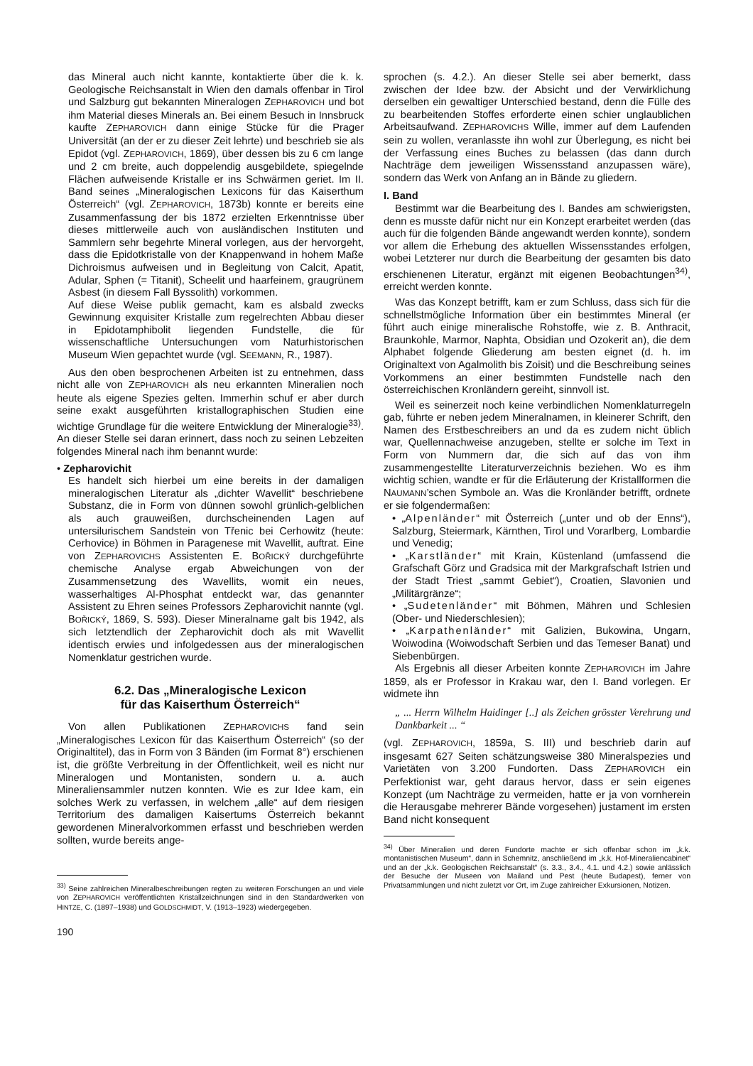das Mineral auch nicht kannte, kontaktierte über die k. k. Geologische Reichsanstalt in Wien den damals offenbar in Tirol und Salzburg gut bekannten Mineralogen ZEPHAROVICH und bot ihm Material dieses Minerals an. Bei einem Besuch in Innsbruck kaufte ZEPHAROVICH dann einige Stücke für die Prager Universität (an der er zu dieser Zeit lehrte) und beschrieb sie als Epidot (vgl. ZEPHAROVICH, 1869), über dessen bis zu 6 cm lange und 2 cm breite, auch doppelendig ausgebildete, spiegelnde Flächen aufweisende Kristalle er ins Schwärmen geriet. Im II. Band seines „Mineralogischen Lexicons für das Kaiserthum Österreich“ (vgl. ZEPHAROVICH, 1873b) konnte er bereits eine Zusammenfassung der bis 1872 erzielten Erkenntnisse über dieses mittlerweile auch von ausländischen Instituten und Sammlern sehr begehrte Mineral vorlegen, aus der hervorgeht, dass die Epidotkristalle von der Knappenwand in hohem Maße Dichroismus aufweisen und in Begleitung von Calcit, Apatit, Adular, Sphen (= Titanit), Scheelit und haarfeinem, graugrünem Asbest (in diesem Fall Byssolith) vorkommen.
Auf diese Weise publik gemacht, kam es alsbald zwecks Gewinnung exquisiter Kristalle zum regelrechten Abbau dieser in Epidotamphibolit liegenden Fundstelle, die für wissenschaftliche Untersuchungen vom Naturhistorischen Museum Wien gepachtet wurde (vgl. SEEMANN, R., 1987).
Aus den oben besprochenen Arbeiten ist zu entnehmen, dass nicht alle von ZEPHAROVICH als neu erkannten Mineralien noch heute als eigene Spezies gelten. Immerhin schuf er aber durch seine exakt ausgeführten kristallographischen Studien eine wichtige Grundlage für die weitere Entwicklung der Mineralogie<sup>33)</sup>. An dieser Stelle sei daran erinnert, dass noch zu seinen Lebzeiten folgendes Mineral nach ihm benannt wurde:
• Zepharovichit
Es handelt sich hierbei um eine bereits in der damaligen mineralogischen Literatur als „dichter Wavellit“ beschriebene Substanz, die in Form von dünnen sowohl grünlich-gelblichen als auch grauweißen, durchscheinenden Lagen auf untersilurischem Sandstein von Třenic bei Cerhowitz (heute: Cerhovice) in Böhmen in Paragenese mit Wavellit, auftrat. Eine von ZEPHAROVICHS Assistenten E. BOŘICKÝ durchgeführte chemische Analyse ergab Abweichungen von der Zusammensetzung des Wavellits, womit ein neues, wasserhaltiges Al-Phosphat entdeckt war, das genannter Assistent zu Ehren seines Professors Zepharovichit nannte (vgl. BOŘICKÝ, 1869, S. 593). Dieser Mineralname galt bis 1942, als sich letztendlich der Zepharovichit doch als mit Wavellit identisch erwies und infolgedessen aus der mineralogischen Nomenklatur gestrichen wurde.
6.2. Das „Mineralogische Lexicon
für das Kaiserthum Österreich“
Von allen Publikationen ZEPHAROVICHS fand sein „Mineralogisches Lexicon für das Kaiserthum Österreich“ (so der Originaltitel), das in Form von 3 Bänden (im Format 8°) erschienen ist, die größte Verbreitung in der Öffentlichkeit, weil es nicht nur Mineralogen und Montanisten, sondern u. a. auch Mineraliensammler nutzen konnten. Wie es zur Idee kam, ein solches Werk zu verfassen, in welchem „alle“ auf dem riesigen Territorium des damaligen Kaisertums Österreich bekannt gewordenen Mineralvorkommen erfasst und beschrieben werden sollten, wurde bereits ange-
<sup>33)</sup> Seine zahlreichen Mineralbeschreibungen regten zu weiteren Forschungen an und viele von ZEPHAROVICH veröffentlichten Kristallzeichnungen sind in den Standardwerken von HINTZE, C. (1897–1938) und GOLDSCHMIDT, V. (1913–1923) wiedergegeben.
sprochen (s. 4.2.). An dieser Stelle sei aber bemerkt, dass zwischen der Idee bzw. der Absicht und der Verwirklichung derselben ein gewaltiger Unterschied bestand, denn die Fülle des zu bearbeitenden Stoffes erforderte einen schier unglaublichen Arbeitsaufwand. ZEPHAROVICHS Wille, immer auf dem Laufenden sein zu wollen, veranlasste ihn wohl zur Überlegung, es nicht bei der Verfassung eines Buches zu belassen (das dann durch Nachträge dem jeweiligen Wissensstand anzupassen wäre), sondern das Werk von Anfang an in Bände zu gliedern.
I. Band
Bestimmt war die Bearbeitung des I. Bandes am schwierigsten, denn es musste dafür nicht nur ein Konzept erarbeitet werden (das auch für die folgenden Bände angewandt werden konnte), sondern vor allem die Erhebung des aktuellen Wissensstandes erfolgen, wobei Letzterer nur durch die Bearbeitung der gesamten bis dato erschienenen Literatur, ergänzt mit eigenen Beobachtungen<sup>34)</sup>, erreicht werden konnte.
Was das Konzept betrifft, kam er zum Schluss, dass sich für die schnellstmögliche Information über ein bestimmtes Mineral (er führt auch einige mineralische Rohstoffe, wie z. B. Anthracit, Braunkohle, Marmor, Naphta, Obsidian und Ozokerit an), die dem Alphabet folgende Gliederung am besten eignet (d. h. im Originaltext von Agalmolith bis Zoisit) und die Beschreibung seines Vorkommens an einer bestimmten Fundstelle nach den österreichischen Kronländern gereiht, sinnvoll ist.
Weil es seinerzeit noch keine verbindlichen Nomenklaturregeln gab, führte er neben jedem Mineralnamen, in kleinerer Schrift, den Namen des Erstbeschreibers an und da es zudem nicht üblich war, Quellennachweise anzugeben, stellte er solche im Text in Form von Nummern dar, die sich auf das von ihm zusammengestellte Literaturverzeichnis beziehen. Wo es ihm wichtig schien, wandte er für die Erläuterung der Kristallformen die NAUMANN’schen Symbole an. Was die Kronländer betrifft, ordnete er sie folgendermaßen:
• „Alpenländer“ mit Österreich („unter und ob der Enns“), Salzburg, Steiermark, Kärnthen, Tirol und Vorarlberg, Lombardie und Venedig;
• „Karstländer“ mit Krain, Küstenland (umfassend die Grafschaft Görz und Gradsica mit der Markgrafschaft Istrien und der Stadt Triest „sammt Gebiet“), Croatien, Slavonien und „Militärgränze“;
• „Sudetenländer“ mit Böhmen, Mähren und Schlesien (Ober- und Niederschlesien);
• „Karpathenländer“ mit Galizien, Bukowina, Ungarn, Woiwodina (Woiwodschaft Serbien und das Temeser Banat) und Siebenbürgen.
Als Ergebnis all dieser Arbeiten konnte ZEPHAROVICH im Jahre 1859, als er Professor in Krakau war, den I. Band vorlegen. Er widmete ihn
„ ... Herrn Wilhelm Haidinger [..] als Zeichen grösster Verehrung und Dankbarkeit ... “
(vgl. ZEPHAROVICH, 1859a, S. III) und beschrieb darin auf insgesamt 627 Seiten schätzungsweise 380 Mineralspezies und Varietäten von 3.200 Fundorten. Dass ZEPHAROVICH ein Perfektionist war, geht daraus hervor, dass er sein eigenes Konzept (um Nachträge zu vermeiden, hatte er ja von vornherein die Herausgabe mehrerer Bände vorgesehen) justament im ersten Band nicht konsequent
<sup>34)</sup> Über Mineralien und deren Fundorte machte er sich offenbar schon im „k.k. montanistischen Museum“, dann in Schemnitz, anschließend im „k.k. Hof-Mineraliencabinet“ und an der „k.k. Geologischen Reichsanstalt“ (s. 3.3., 3.4., 4.1. und 4.2.) sowie anlässlich der Besuche der Museen von Mailand und Pest (heute Budapest), ferner von Privatsammlungen und nicht zuletzt vor Ort, im Zuge zahlreicher Exkursionen, Notizen.
190